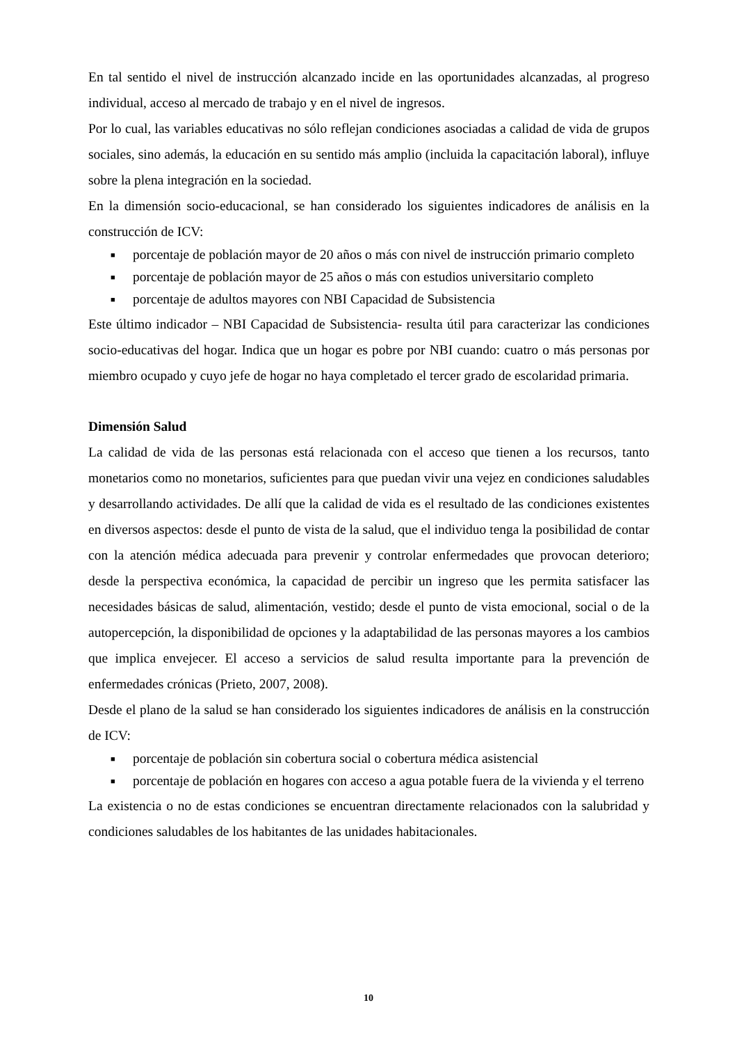En tal sentido el nivel de instrucción alcanzado incide en las oportunidades alcanzadas, al progreso individual, acceso al mercado de trabajo y en el nivel de ingresos.
Por lo cual, las variables educativas no sólo reflejan condiciones asociadas a calidad de vida de grupos sociales, sino además, la educación en su sentido más amplio (incluida la capacitación laboral), influye sobre la plena integración en la sociedad.
En la dimensión socio-educacional, se han considerado los siguientes indicadores de análisis en la construcción de ICV:
■ porcentaje de población mayor de 20 años o más con nivel de instrucción primario completo
■ porcentaje de población mayor de 25 años o más con estudios universitario completo
■ porcentaje de adultos mayores con NBI Capacidad de Subsistencia
Este último indicador – NBI Capacidad de Subsistencia- resulta útil para caracterizar las condiciones socio-educativas del hogar. Indica que un hogar es pobre por NBI cuando: cuatro o más personas por miembro ocupado y cuyo jefe de hogar no haya completado el tercer grado de escolaridad primaria.
Dimensión Salud
La calidad de vida de las personas está relacionada con el acceso que tienen a los recursos, tanto monetarios como no monetarios, suficientes para que puedan vivir una vejez en condiciones saludables y desarrollando actividades. De allí que la calidad de vida es el resultado de las condiciones existentes en diversos aspectos: desde el punto de vista de la salud, que el individuo tenga la posibilidad de contar con la atención médica adecuada para prevenir y controlar enfermedades que provocan deterioro; desde la perspectiva económica, la capacidad de percibir un ingreso que les permita satisfacer las necesidades básicas de salud, alimentación, vestido; desde el punto de vista emocional, social o de la autopercepción, la disponibilidad de opciones y la adaptabilidad de las personas mayores a los cambios que implica envejecer. El acceso a servicios de salud resulta importante para la prevención de enfermedades crónicas (Prieto, 2007, 2008).
Desde el plano de la salud se han considerado los siguientes indicadores de análisis en la construcción de ICV:
■ porcentaje de población sin cobertura social o cobertura médica asistencial
■ porcentaje de población en hogares con acceso a agua potable fuera de la vivienda y el terreno
La existencia o no de estas condiciones se encuentran directamente relacionados con la salubridad y condiciones saludables de los habitantes de las unidades habitacionales.
10